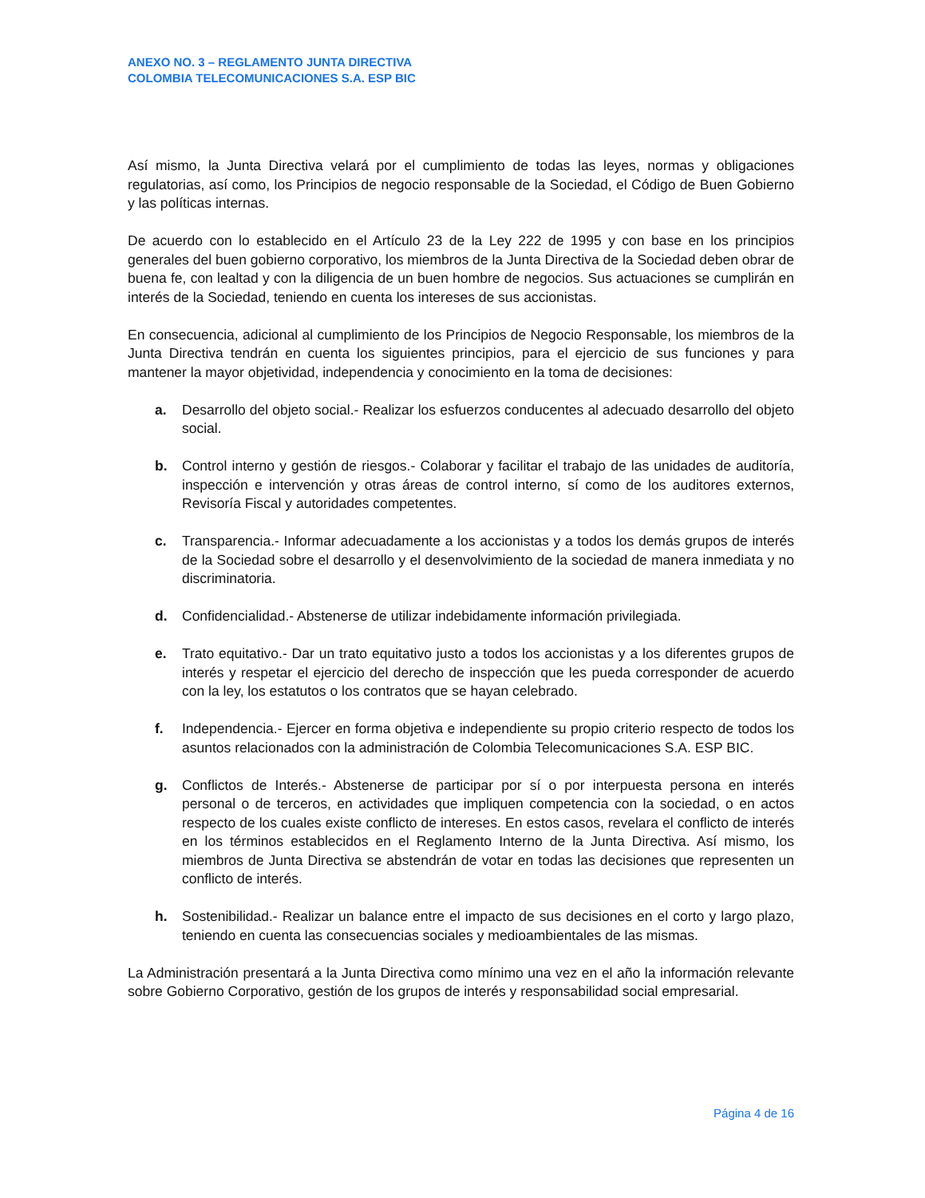ANEXO NO. 3 – REGLAMENTO JUNTA DIRECTIVA
COLOMBIA TELECOMUNICACIONES S.A. ESP BIC
Así mismo, la Junta Directiva velará por el cumplimiento de todas las leyes, normas y obligaciones regulatorias, así como, los Principios de negocio responsable de la Sociedad, el Código de Buen Gobierno y las políticas internas.
De acuerdo con lo establecido en el Artículo 23 de la Ley 222 de 1995 y con base en los principios generales del buen gobierno corporativo, los miembros de la Junta Directiva de la Sociedad deben obrar de buena fe, con lealtad y con la diligencia de un buen hombre de negocios. Sus actuaciones se cumplirán en interés de la Sociedad, teniendo en cuenta los intereses de sus accionistas.
En consecuencia, adicional al cumplimiento de los Principios de Negocio Responsable, los miembros de la Junta Directiva tendrán en cuenta los siguientes principios, para el ejercicio de sus funciones y para mantener la mayor objetividad, independencia y conocimiento en la toma de decisiones:
a. Desarrollo del objeto social.- Realizar los esfuerzos conducentes al adecuado desarrollo del objeto social.
b. Control interno y gestión de riesgos.- Colaborar y facilitar el trabajo de las unidades de auditoría, inspección e intervención y otras áreas de control interno, sí como de los auditores externos, Revisoría Fiscal y autoridades competentes.
c. Transparencia.- Informar adecuadamente a los accionistas y a todos los demás grupos de interés de la Sociedad sobre el desarrollo y el desenvolvimiento de la sociedad de manera inmediata y no discriminatoria.
d. Confidencialidad.- Abstenerse de utilizar indebidamente información privilegiada.
e. Trato equitativo.- Dar un trato equitativo justo a todos los accionistas y a los diferentes grupos de interés y respetar el ejercicio del derecho de inspección que les pueda corresponder de acuerdo con la ley, los estatutos o los contratos que se hayan celebrado.
f. Independencia.- Ejercer en forma objetiva e independiente su propio criterio respecto de todos los asuntos relacionados con la administración de Colombia Telecomunicaciones S.A. ESP BIC.
g. Conflictos de Interés.- Abstenerse de participar por sí o por interpuesta persona en interés personal o de terceros, en actividades que impliquen competencia con la sociedad, o en actos respecto de los cuales existe conflicto de intereses. En estos casos, revelara el conflicto de interés en los términos establecidos en el Reglamento Interno de la Junta Directiva. Así mismo, los miembros de Junta Directiva se abstendrán de votar en todas las decisiones que representen un conflicto de interés.
h. Sostenibilidad.- Realizar un balance entre el impacto de sus decisiones en el corto y largo plazo, teniendo en cuenta las consecuencias sociales y medioambientales de las mismas.
La Administración presentará a la Junta Directiva como mínimo una vez en el año la información relevante sobre Gobierno Corporativo, gestión de los grupos de interés y responsabilidad social empresarial.
Página 4 de 16